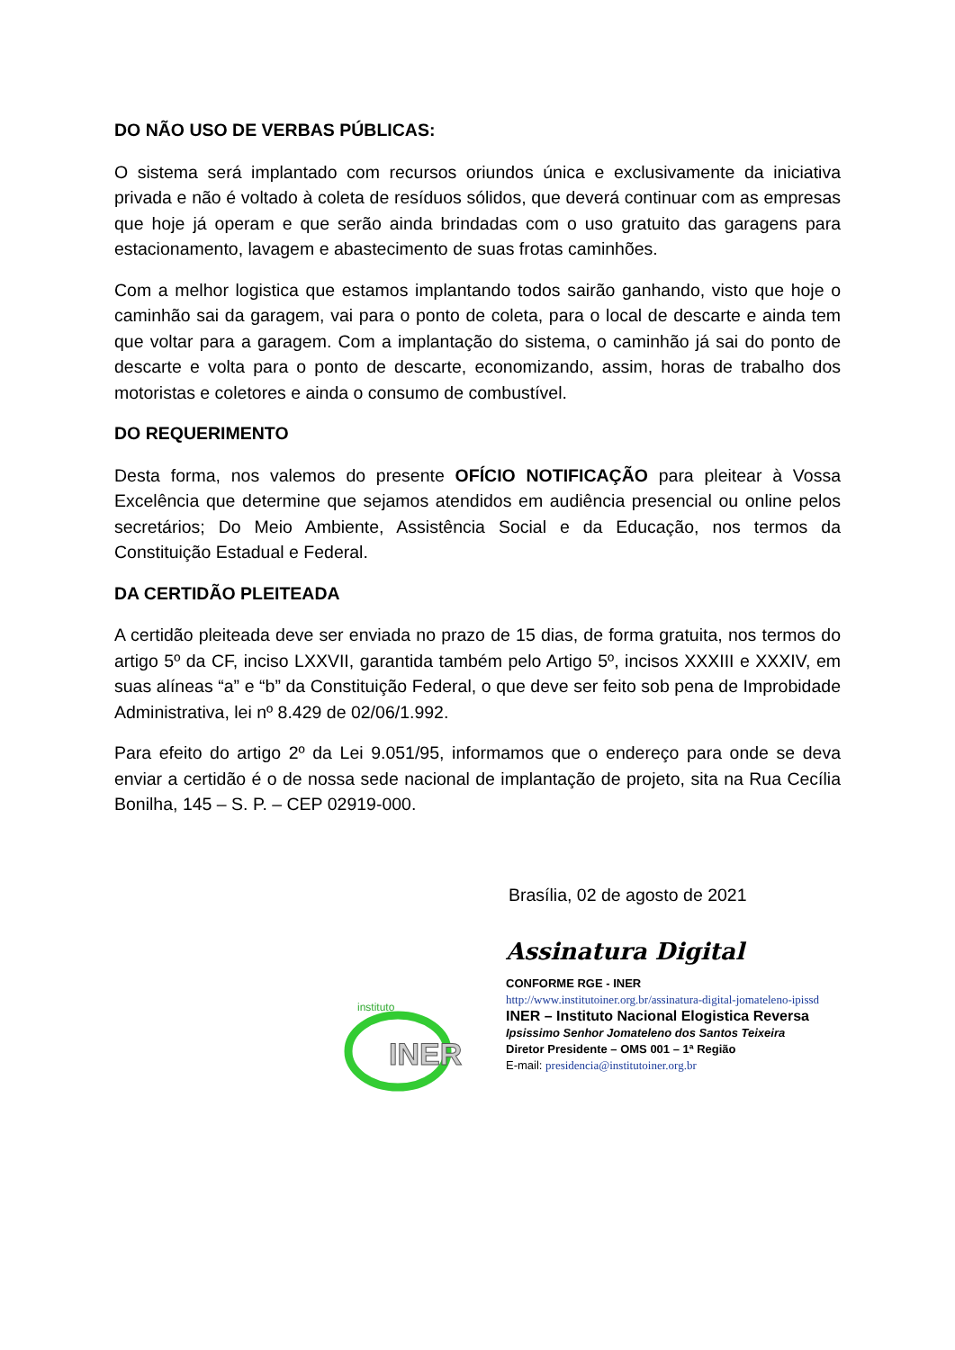DO NÃO USO DE VERBAS PÚBLICAS:
O sistema será implantado com recursos oriundos única e exclusivamente da iniciativa privada e não é voltado à coleta de resíduos sólidos, que deverá continuar com as empresas que hoje já operam e que serão ainda brindadas com o uso gratuito das garagens para estacionamento, lavagem e abastecimento de suas frotas caminhões.
Com a melhor logistica que estamos implantando todos sairão ganhando, visto que hoje o caminhão sai da garagem, vai para o ponto de coleta, para o local de descarte e ainda tem que voltar para a garagem. Com a implantação do sistema, o caminhão já sai do ponto de descarte e volta para o ponto de descarte, economizando, assim, horas de trabalho dos motoristas e coletores e ainda o consumo de combustível.
DO REQUERIMENTO
Desta forma, nos valemos do presente OFÍCIO NOTIFICAÇÃO para pleitear à Vossa Excelência que determine que sejamos atendidos em audiência presencial ou online pelos secretários; Do Meio Ambiente, Assistência Social e da Educação, nos termos da Constituição Estadual e Federal.
DA CERTIDÃO PLEITEADA
A certidão pleiteada deve ser enviada no prazo de 15 dias, de forma gratuita, nos termos do artigo 5º da CF, inciso LXXVII, garantida também pelo Artigo 5º, incisos XXXIII e XXXIV, em suas alíneas “a” e “b” da Constituição Federal, o que deve ser feito sob pena de Improbidade Administrativa, lei nº 8.429 de 02/06/1.992.
Para efeito do artigo 2º da Lei 9.051/95, informamos que o endereço para onde se deva enviar a certidão é o de nossa sede nacional de implantação de projeto, sita na Rua Cecília Bonilha, 145 – S. P. – CEP 02919-000.
Brasília, 02 de agosto de 2021
instituto
INER
Assinatura Digital
CONFORME RGE - INER
http://www.institutoiner.org.br/assinatura-digital-jomateleno-ipissd
INER – Instituto Nacional Elogistica Reversa
Ipsissimo Senhor Jomateleno dos Santos Teixeira
Diretor Presidente – OMS 001 – 1ª Região
E-mail: presidencia@institutoiner.org.br